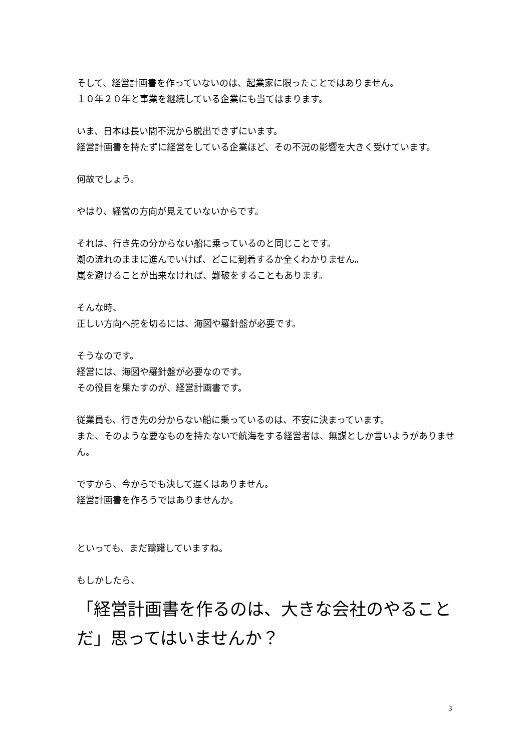そして、経営計画書を作っていないのは、起業家に限ったことではありません。
１０年２０年と事業を継続している企業にも当てはまります。
いま、日本は長い間不況から脱出できずにいます。
経営計画書を持たずに経営をしている企業ほど、その不況の影響を大きく受けています。
何故でしょう。
やはり、経営の方向が見えていないからです。
それは、行き先の分からない船に乗っているのと同じことです。
潮の流れのままに進んでいけば、どこに到着するか全くわかりません。
嵐を避けることが出来なければ、難破をすることもあります。
そんな時、
正しい方向へ舵を切るには、海図や羅針盤が必要です。
そうなのです。
経営には、海図や羅針盤が必要なのです。
その役目を果たすのが、経営計画書です。
従業員も、行き先の分からない船に乗っているのは、不安に決まっています。
また、そのような要なものを持たないで航海をする経営者は、無謀としか言いようがありません。
ですから、今からでも決して遅くはありません。
経営計画書を作ろうではありませんか。
といっても、まだ躊躇していますね。
もしかしたら、
「経営計画書を作るのは、大きな会社のやることだ」思ってはいませんか？
3